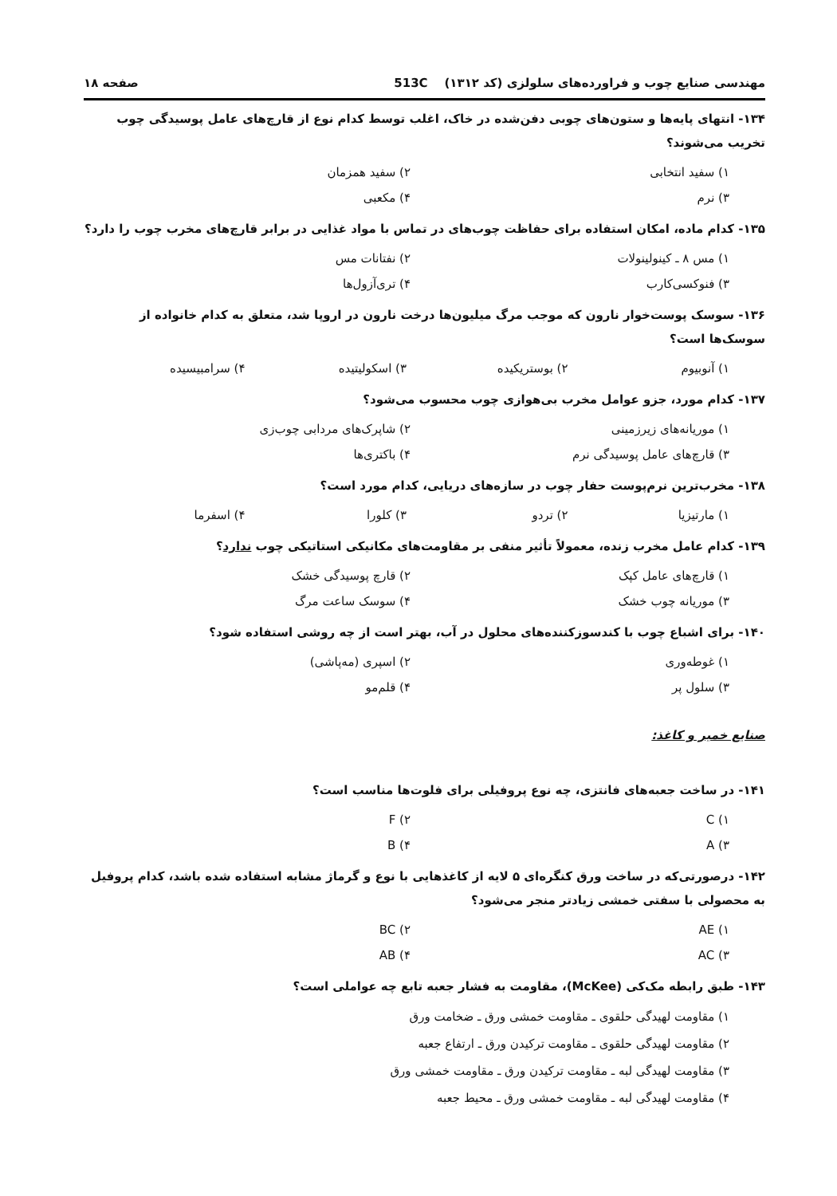مهندسی صنایع چوب و فراورده‌های سلولزی (کد ۱۳۱۲) 513C صفحه ۱۸
۱۳۴- انتهای پایه‌ها و ستون‌های چوبی دفن‌شده در خاک، اغلب توسط کدام نوع از قارچ‌های عامل پوسیدگی چوب تخریب می‌شوند؟
۱) سفید انتخابی ۲) سفید همزمان
۳) نرم ۴) مکعبی
۱۳۵- کدام ماده، امکان استفاده برای حفاظت چوب‌های در تماس با مواد غذایی در برابر قارچ‌های مخرب چوب را دارد؟
۱) مس ۸ ـ کینولینولات ۲) نفتانات مس
۳) فنوکسی‌کارب ۴) تری‌آزول‌ها
۱۳۶- سوسک پوست‌خوار نارون که موجب مرگ میلیون‌ها درخت نارون در اروپا شد، متعلق به کدام خانواده از سوسک‌ها است؟
۱) آنوبیوم ۲) بوستریکیده ۳) اسکولیتیده ۴) سرامبیسیده
۱۳۷- کدام مورد، جزو عوامل مخرب بی‌هوازی چوب محسوب می‌شود؟
۱) موریانه‌های زیرزمینی ۲) شاپرک‌های مردابی چوب‌زی
۳) قارچ‌های عامل پوسیدگی نرم ۴) باکتری‌ها
۱۳۸- مخرب‌ترین نرم‌پوست حفار چوب در سازه‌های دریایی، کدام مورد است؟
۱) مارتیزیا ۲) تردو ۳) کلورا ۴) اسفرما
۱۳۹- کدام عامل مخرب زنده، معمولاً تأثیر منفی بر مقاومت‌های مکانیکی استاتیکی چوب ندارد؟
۱) قارچ‌های عامل کپک ۲) قارچ پوسیدگی خشک
۳) موریانه چوب خشک ۴) سوسک ساعت مرگ
۱۴۰- برای اشباع چوب با کندسوزکننده‌های محلول در آب، بهتر است از چه روشی استفاده شود؟
۱) غوطه‌وری ۲) اسپری (مه‌پاشی)
۳) سلول پر ۴) قلم‌مو
صنایع خمیر و کاغذ:
۱۴۱- در ساخت جعبه‌های فانتزی، چه نوع پروفیلی برای فلوت‌ها مناسب است؟
۱) C ۲) F
۳) A ۴) B
۱۴۲- درصورتی‌که در ساخت ورق کنگره‌ای ۵ لایه از کاغذهایی با نوع و گرماژ مشابه استفاده شده باشد، کدام پروفیل به محصولی با سفتی خمشی زیادتر منجر می‌شود؟
۱) AE ۲) BC
۳) AC ۴) AB
۱۴۳- طبق رابطه مک‌کی (McKee)، مقاومت به فشار جعبه تابع چه عواملی است؟
۱) مقاومت لهیدگی حلقوی ـ مقاومت خمشی ورق ـ ضخامت ورق
۲) مقاومت لهیدگی حلقوی ـ مقاومت ترکیدن ورق ـ ارتفاع جعبه
۳) مقاومت لهیدگی لبه ـ مقاومت ترکیدن ورق ـ مقاومت خمشی ورق
۴) مقاومت لهیدگی لبه ـ مقاومت خمشی ورق ـ محیط جعبه